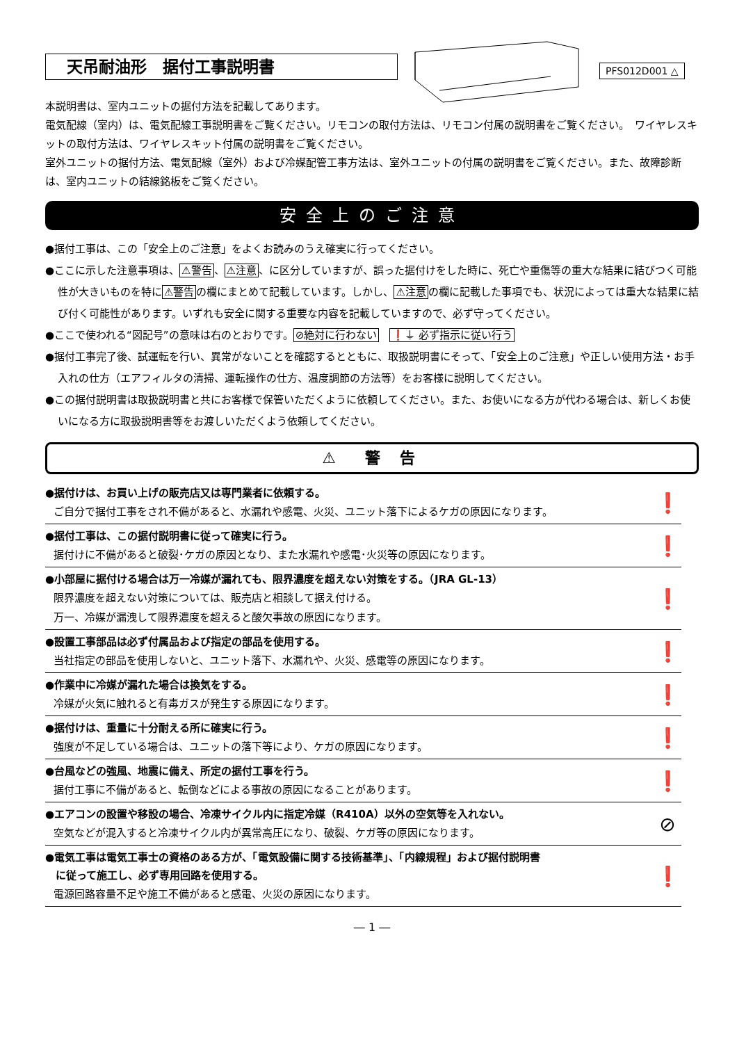天吊耐油形　据付工事説明書
PFS012D001 △
本説明書は、室内ユニットの据付方法を記載してあります。
電気配線（室内）は、電気配線工事説明書をご覧ください。リモコンの取付方法は、リモコン付属の説明書をご覧ください。　ワイヤレスキットの取付方法は、ワイヤレスキット付属の説明書をご覧ください。
室外ユニットの据付方法、電気配線（室外）および冷媒配管工事方法は、室外ユニットの付属の説明書をご覧ください。また、故障診断は、室内ユニットの結線銘板をご覧ください。
安全上のご注意
●据付工事は、この「安全上のご注意」をよくお読みのうえ確実に行ってください。
●ここに示した注意事項は、⚠警告、⚠注意、に区分していますが、誤った据付けをした時に、死亡や重傷等の重大な結果に結びつく可能性が大きいものを特に⚠警告の欄にまとめて記載しています。しかし、⚠注意の欄に記載した事項でも、状況によっては重大な結果に結び付く可能性があります。いずれも安全に関する重要な内容を記載していますので、必ず守ってください。
●ここで使われる“図記号”の意味は右のとおりです。⊘絶対に行わない　❗⏚ 必ず指示に従い行う
●据付工事完了後、試運転を行い、異常がないことを確認するとともに、取扱説明書にそって、「安全上のご注意」や正しい使用方法・お手入れの仕方（エアフィルタの清掃、運転操作の仕方、温度調節の方法等）をお客様に説明してください。
●この据付説明書は取扱説明書と共にお客様で保管いただくように依頼してください。また、お使いになる方が代わる場合は、新しくお使いになる方に取扱説明書等をお渡しいただくよう依頼してください。
⚠　警 告
●据付けは、お買い上げの販売店又は専門業者に依頼する。
ご自分で据付工事をされ不備があると、水漏れや感電、火災、ユニット落下によるケガの原因になります。
❗
●据付工事は、この据付説明書に従って確実に行う。
据付けに不備があると破裂･ケガの原因となり、また水漏れや感電･火災等の原因になります。
❗
●小部屋に据付ける場合は万一冷媒が漏れても、限界濃度を超えない対策をする。（JRA GL-13）
限界濃度を超えない対策については、販売店と相談して据え付ける。
万一、冷媒が漏洩して限界濃度を超えると酸欠事故の原因になります。
❗
●設置工事部品は必ず付属品および指定の部品を使用する。
当社指定の部品を使用しないと、ユニット落下、水漏れや、火災、感電等の原因になります。
❗
●作業中に冷媒が漏れた場合は換気をする。
冷媒が火気に触れると有毒ガスが発生する原因になります。
❗
●据付けは、重量に十分耐える所に確実に行う。
強度が不足している場合は、ユニットの落下等により、ケガの原因になります。
❗
●台風などの強風、地震に備え、所定の据付工事を行う。
据付工事に不備があると、転倒などによる事故の原因になることがあります。
❗
●エアコンの設置や移設の場合、冷凍サイクル内に指定冷媒（R410A）以外の空気等を入れない。
空気などが混入すると冷凍サイクル内が異常高圧になり、破裂、ケガ等の原因になります。
⊘
●電気工事は電気工事士の資格のある方が、「電気設備に関する技術基準」、「内線規程」および据付説明書
　に従って施工し、必ず専用回路を使用する。
電源回路容量不足や施工不備があると感電、火災の原因になります。
❗
― 1 ―